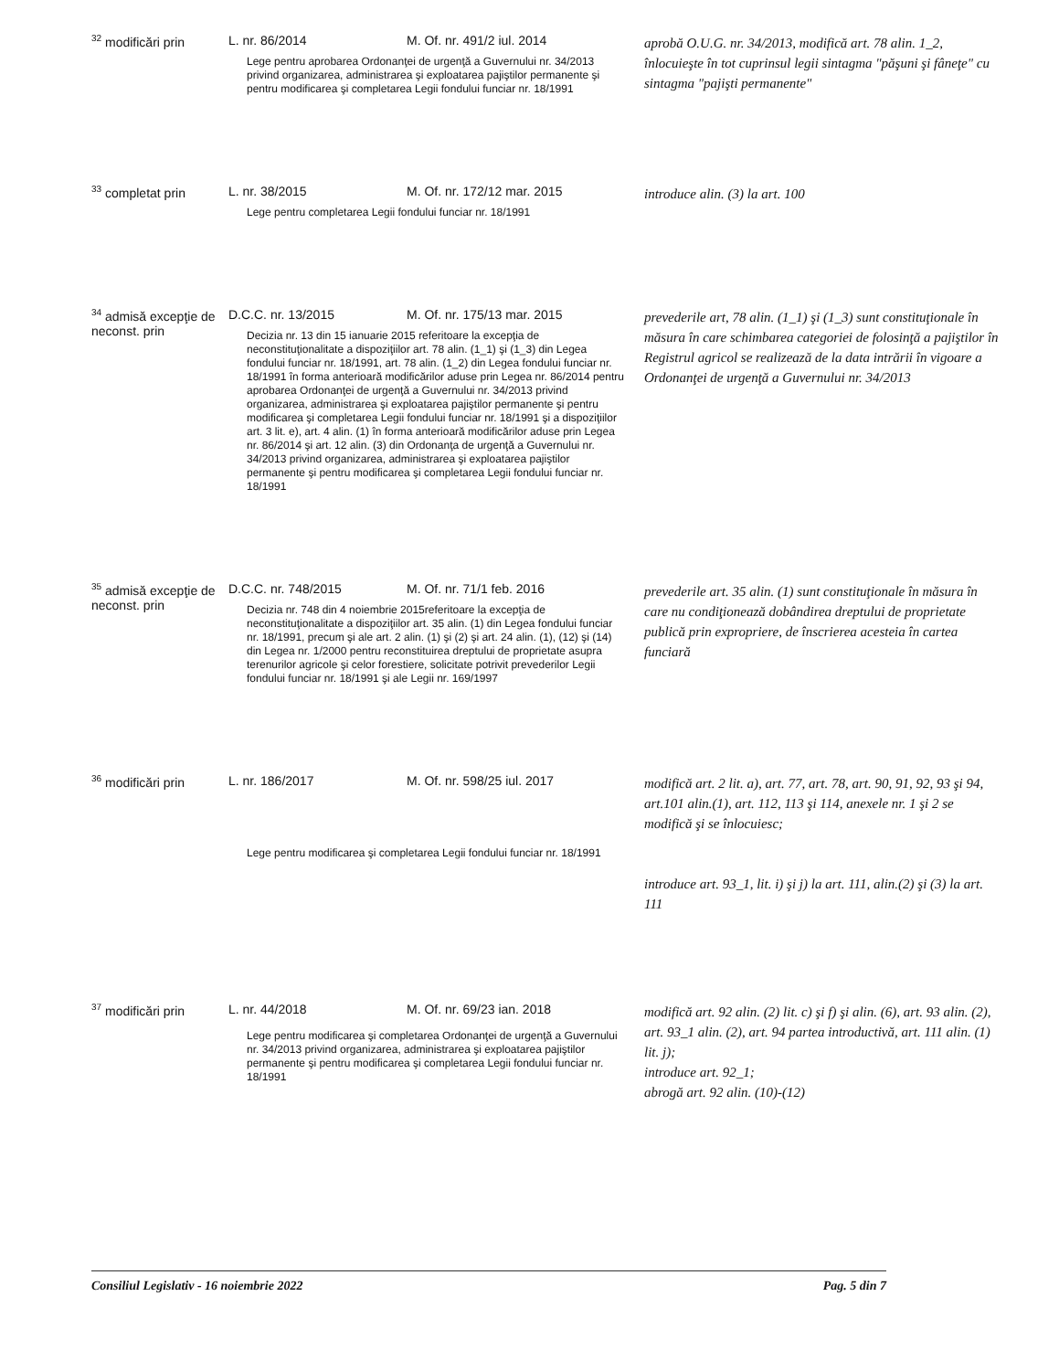| <sup>32</sup> modificări prin | L. nr. 86/2014 | M. Of. nr. 491/2 iul. 2014 | aprobă O.U.G. nr. 34/2013, modifică art. 78 alin. 1_2, înlocuieşte în tot cuprinsul legii sintagma "păşuni şi fâneţe" cu sintagma "pajişti permanente" |
| | Lege pentru aprobarea Ordonanţei de urgenţă a Guvernului nr. 34/2013 privind organizarea, administrarea şi exploatarea pajiştilor permanente şi pentru modificarea şi completarea Legii fondului funciar nr. 18/1991 | | |
| <sup>33</sup> completat prin | L. nr. 38/2015 | M. Of. nr. 172/12 mar. 2015 | introduce alin. (3) la art. 100 |
| | Lege pentru completarea Legii fondului funciar nr. 18/1991 | | |
| <sup>34</sup> admisă excepţie de neconst. prin | D.C.C. nr. 13/2015 | M. Of. nr. 175/13 mar. 2015 | prevederile art, 78 alin. (1_1) şi (1_3) sunt constituţionale în măsura în care schimbarea categoriei de folosinţă a pajiştilor în Registrul agricol se realizează de la data intrării în vigoare a Ordonanţei de urgenţă a Guvernului nr. 34/2013 |
| | Decizia nr. 13 din 15 ianuarie 2015 referitoare la excepţia de neconstituţionalitate a dispoziţiilor art. 78 alin. (1_1) şi (1_3) din Legea fondului funciar nr. 18/1991, art. 78 alin. (1_2) din Legea fondului funciar nr. 18/1991 în forma anterioară modificărilor aduse prin Legea nr. 86/2014 pentru aprobarea Ordonanţei de urgenţă a Guvernului nr. 34/2013 privind organizarea, administrarea şi exploatarea pajiştilor permanente şi pentru modificarea şi completarea Legii fondului funciar nr. 18/1991 şi a dispoziţiilor art. 3 lit. e), art. 4 alin. (1) în forma anterioară modificărilor aduse prin Legea nr. 86/2014 şi art. 12 alin. (3) din Ordonanţa de urgenţă a Guvernului nr. 34/2013 privind organizarea, administrarea şi exploatarea pajiştilor permanente şi pentru modificarea şi completarea Legii fondului funciar nr. 18/1991 | | |
| <sup>35</sup> admisă excepţie de neconst. prin | D.C.C. nr. 748/2015 | M. Of. nr. 71/1 feb. 2016 | prevederile art. 35 alin. (1) sunt constituţionale în măsura în care nu condiţionează dobândirea dreptului de proprietate publică prin expropriere, de înscrierea acesteia în cartea funciară |
| | Decizia nr. 748 din 4 noiembrie 2015referitoare la excepţia de neconstituţionalitate a dispoziţiilor art. 35 alin. (1) din Legea fondului funciar nr. 18/1991, precum şi ale art. 2 alin. (1) şi (2) şi art. 24 alin. (1), (12) şi (14) din Legea nr. 1/2000 pentru reconstituirea dreptului de proprietate asupra terenurilor agricole şi celor forestiere, solicitate potrivit prevederilor Legii fondului funciar nr. 18/1991 şi ale Legii nr. 169/1997 | | |
| <sup>36</sup> modificări prin | L. nr. 186/2017 | M. Of. nr. 598/25 iul. 2017 | modifică art. 2 lit. a), art. 77, art. 78, art. 90, 91, 92, 93 şi 94, art.101 alin.(1), art. 112, 113 şi 114, anexele nr. 1 şi 2 se modifică şi se înlocuiesc; introduce art. 93_1, lit. i) şi j) la art. 111, alin.(2) şi (3) la art. 111 |
| | Lege pentru modificarea şi completarea Legii fondului funciar nr. 18/1991 | | |
| <sup>37</sup> modificări prin | L. nr. 44/2018 | M. Of. nr. 69/23 ian. 2018 | modifică art. 92 alin. (2) lit. c) şi f) şi alin. (6), art. 93 alin. (2), art. 93_1 alin. (2), art. 94 partea introductivă, art. 111 alin. (1) lit. j); introduce art. 92_1; abrogă art. 92 alin. (10)-(12) |
| | Lege pentru modificarea şi completarea Ordonanţei de urgenţă a Guvernului nr. 34/2013 privind organizarea, administrarea şi exploatarea pajiştilor permanente şi pentru modificarea şi completarea Legii fondului funciar nr. 18/1991 | | |
Consiliul Legislativ - 16 noiembrie 2022 Pag. 5 din 7